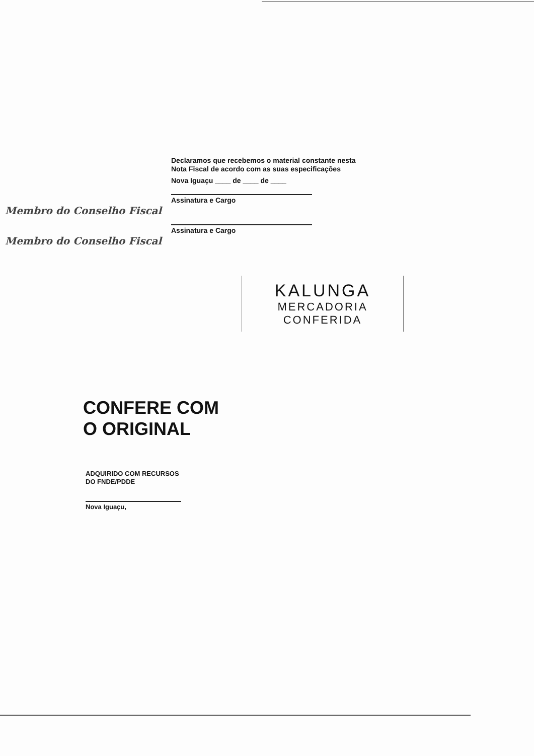Declaramos que recebemos o material constante nesta Nota Fiscal de acordo com as suas especificações
Nova Iguaçu ____ de ____ de ____
Assinatura e Cargo
Membro do Conselho Fiscal
Assinatura e Cargo
Membro do Conselho Fiscal
KALUNGA
MERCADORIA
CONFERIDA
CONFERE COM
O ORIGINAL
ADQUIRIDO COM RECURSOS
DO FNDE/PDDE
Nova Iguaçu,